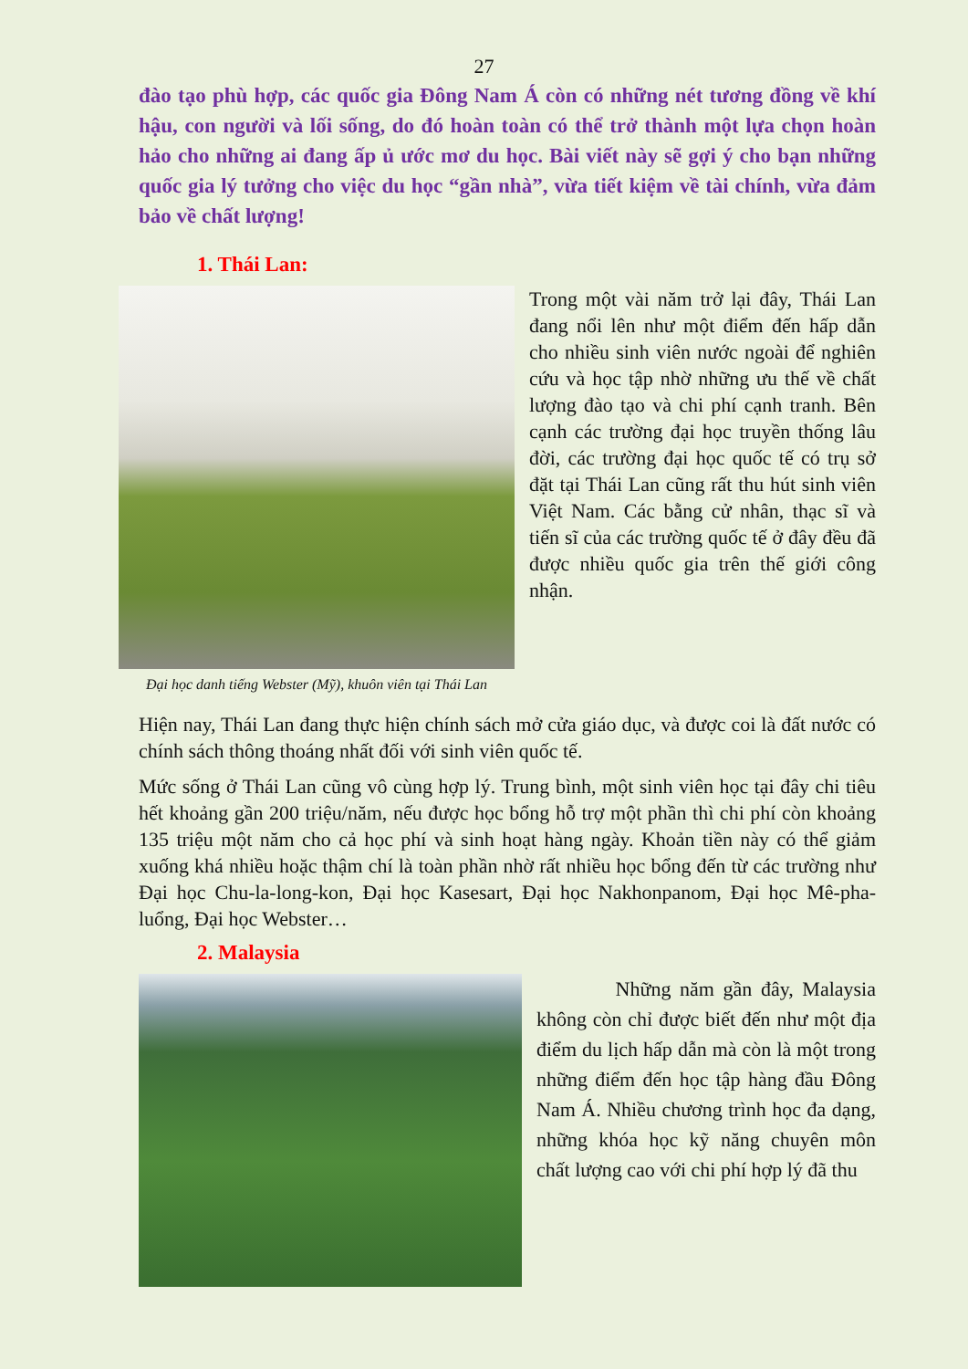27
đào tạo phù hợp, các quốc gia Đông Nam Á còn có những nét tương đồng về khí hậu, con người và lối sống, do đó hoàn toàn có thể trở thành một lựa chọn hoàn hảo cho những ai đang ấp ủ ước mơ du học. Bài viết này sẽ gợi ý cho bạn những quốc gia lý tưởng cho việc du học “gần nhà”, vừa tiết kiệm về tài chính, vừa đảm bảo về chất lượng!
1. Thái Lan:
Đại học danh tiếng Webster (Mỹ), khuôn viên tại Thái Lan
Trong một vài năm trở lại đây, Thái Lan đang nổi lên như một điểm đến hấp dẫn cho nhiều sinh viên nước ngoài để nghiên cứu và học tập nhờ những ưu thế về chất lượng đào tạo và chi phí cạnh tranh. Bên cạnh các trường đại học truyền thống lâu đời, các trường đại học quốc tế có trụ sở đặt tại Thái Lan cũng rất thu hút sinh viên Việt Nam. Các bằng cử nhân, thạc sĩ và tiến sĩ của các trường quốc tế ở đây đều đã được nhiều quốc gia trên thế giới công nhận.
Hiện nay, Thái Lan đang thực hiện chính sách mở cửa giáo dục, và được coi là đất nước có chính sách thông thoáng nhất đối với sinh viên quốc tế.
Mức sống ở Thái Lan cũng vô cùng hợp lý. Trung bình, một sinh viên học tại đây chi tiêu hết khoảng gần 200 triệu/năm, nếu được học bổng hỗ trợ một phần thì chi phí còn khoảng 135 triệu một năm cho cả học phí và sinh hoạt hàng ngày. Khoản tiền này có thể giảm xuống khá nhiều hoặc thậm chí là toàn phần nhờ rất nhiều học bổng đến từ các trường như Đại học Chu-la-long-kon, Đại học Kasesart, Đại học Nakhonpanom, Đại học Mê-pha-luổng, Đại học Webster…
2. Malaysia
Những năm gần đây, Malaysia không còn chỉ được biết đến như một địa điểm du lịch hấp dẫn mà còn là một trong những điểm đến học tập hàng đầu Đông Nam Á. Nhiều chương trình học đa dạng, những khóa học kỹ năng chuyên môn chất lượng cao với chi phí hợp lý đã thu